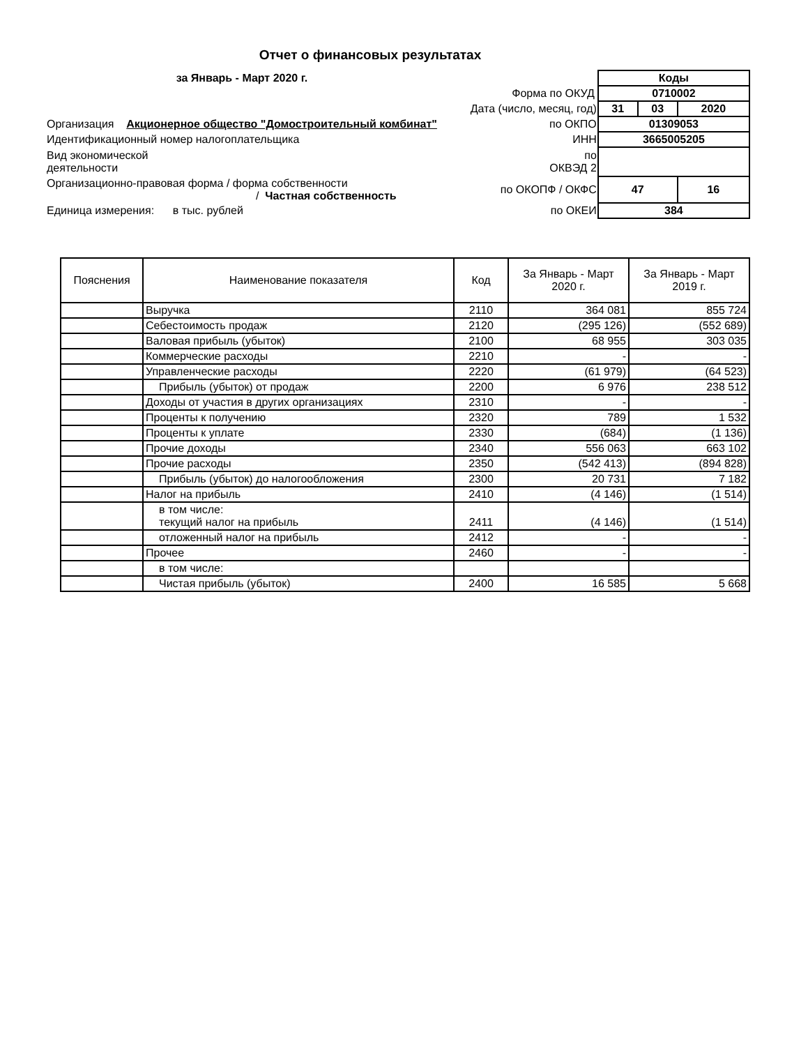Отчет о финансовых результатах
| за Январь - Март 2020 г. | | Коды | | |
| | Форма по ОКУД | 0710002 | | |
| | Дата (число, месяц, год) | 31 | 03 | 2020 |
| Организация Акционерное общество "Домостроительный комбинат" | по ОКПО | 01309053 | | |
| Идентификационный номер налогоплательщика | ИНН | 3665005205 | | |
| Вид экономической деятельности | по ОКВЭД 2 | | | |
| Организационно-правовая форма / форма собственности / Частная собственность | по ОКОПФ / ОКФС | 47 | | 16 |
| Единица измерения: в тыс. рублей | по ОКЕИ | 384 | | |
| Пояснения | Наименование показателя | Код | За Январь - Март 2020 г. | За Январь - Март 2019 г. |
| --- | --- | --- | --- | --- |
| | Выручка | 2110 | 364 081 | 855 724 |
| | Себестоимость продаж | 2120 | (295 126) | (552 689) |
| | Валовая прибыль (убыток) | 2100 | 68 955 | 303 035 |
| | Коммерческие расходы | 2210 | - | - |
| | Управленческие расходы | 2220 | (61 979) | (64 523) |
| | Прибыль (убыток) от продаж | 2200 | 6 976 | 238 512 |
| | Доходы от участия в других организациях | 2310 | - | - |
| | Проценты к получению | 2320 | 789 | 1 532 |
| | Проценты к уплате | 2330 | (684) | (1 136) |
| | Прочие доходы | 2340 | 556 063 | 663 102 |
| | Прочие расходы | 2350 | (542 413) | (894 828) |
| | Прибыль (убыток) до налогообложения | 2300 | 20 731 | 7 182 |
| | Налог на прибыль | 2410 | (4 146) | (1 514) |
| | в том числе: текущий налог на прибыль | 2411 | (4 146) | (1 514) |
| | отложенный налог на прибыль | 2412 | - | - |
| | Прочее | 2460 | - | - |
| | в том числе: | | | |
| | Чистая прибыль (убыток) | 2400 | 16 585 | 5 668 |